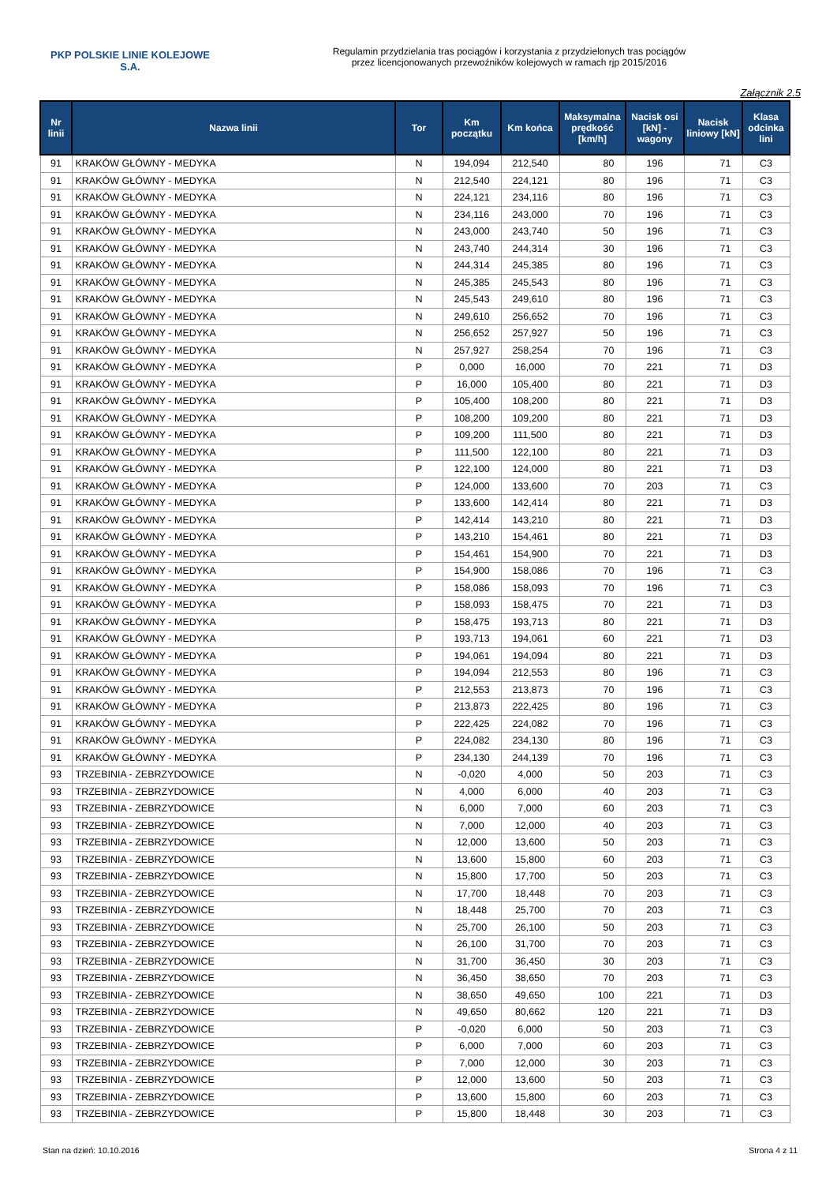PKP POLSKIE LINIE KOLEJOWE S.A.
Regulamin przydzielania tras pociągów i korzystania z przydzielonych tras pociągów
przez licencjonowanych przewoźników kolejowych w ramach rjp 2015/2016
Załącznik 2.5
| Nr linii | Nazwa linii | Tor | Km początku | Km końca | Maksymalna prędkość [km/h] | Nacisk osi [kN] - wagony | Nacisk liniowy [kN] | Klasa odcinka lini |
| --- | --- | --- | --- | --- | --- | --- | --- | --- |
| 91 | KRAKÓW GŁÓWNY - MEDYKA | N | 194,094 | 212,540 | 80 | 196 | 71 | C3 |
| 91 | KRAKÓW GŁÓWNY - MEDYKA | N | 212,540 | 224,121 | 80 | 196 | 71 | C3 |
| 91 | KRAKÓW GŁÓWNY - MEDYKA | N | 224,121 | 234,116 | 80 | 196 | 71 | C3 |
| 91 | KRAKÓW GŁÓWNY - MEDYKA | N | 234,116 | 243,000 | 70 | 196 | 71 | C3 |
| 91 | KRAKÓW GŁÓWNY - MEDYKA | N | 243,000 | 243,740 | 50 | 196 | 71 | C3 |
| 91 | KRAKÓW GŁÓWNY - MEDYKA | N | 243,740 | 244,314 | 30 | 196 | 71 | C3 |
| 91 | KRAKÓW GŁÓWNY - MEDYKA | N | 244,314 | 245,385 | 80 | 196 | 71 | C3 |
| 91 | KRAKÓW GŁÓWNY - MEDYKA | N | 245,385 | 245,543 | 80 | 196 | 71 | C3 |
| 91 | KRAKÓW GŁÓWNY - MEDYKA | N | 245,543 | 249,610 | 80 | 196 | 71 | C3 |
| 91 | KRAKÓW GŁÓWNY - MEDYKA | N | 249,610 | 256,652 | 70 | 196 | 71 | C3 |
| 91 | KRAKÓW GŁÓWNY - MEDYKA | N | 256,652 | 257,927 | 50 | 196 | 71 | C3 |
| 91 | KRAKÓW GŁÓWNY - MEDYKA | N | 257,927 | 258,254 | 70 | 196 | 71 | C3 |
| 91 | KRAKÓW GŁÓWNY - MEDYKA | P | 0,000 | 16,000 | 70 | 221 | 71 | D3 |
| 91 | KRAKÓW GŁÓWNY - MEDYKA | P | 16,000 | 105,400 | 80 | 221 | 71 | D3 |
| 91 | KRAKÓW GŁÓWNY - MEDYKA | P | 105,400 | 108,200 | 80 | 221 | 71 | D3 |
| 91 | KRAKÓW GŁÓWNY - MEDYKA | P | 108,200 | 109,200 | 80 | 221 | 71 | D3 |
| 91 | KRAKÓW GŁÓWNY - MEDYKA | P | 109,200 | 111,500 | 80 | 221 | 71 | D3 |
| 91 | KRAKÓW GŁÓWNY - MEDYKA | P | 111,500 | 122,100 | 80 | 221 | 71 | D3 |
| 91 | KRAKÓW GŁÓWNY - MEDYKA | P | 122,100 | 124,000 | 80 | 221 | 71 | D3 |
| 91 | KRAKÓW GŁÓWNY - MEDYKA | P | 124,000 | 133,600 | 70 | 203 | 71 | C3 |
| 91 | KRAKÓW GŁÓWNY - MEDYKA | P | 133,600 | 142,414 | 80 | 221 | 71 | D3 |
| 91 | KRAKÓW GŁÓWNY - MEDYKA | P | 142,414 | 143,210 | 80 | 221 | 71 | D3 |
| 91 | KRAKÓW GŁÓWNY - MEDYKA | P | 143,210 | 154,461 | 80 | 221 | 71 | D3 |
| 91 | KRAKÓW GŁÓWNY - MEDYKA | P | 154,461 | 154,900 | 70 | 221 | 71 | D3 |
| 91 | KRAKÓW GŁÓWNY - MEDYKA | P | 154,900 | 158,086 | 70 | 196 | 71 | C3 |
| 91 | KRAKÓW GŁÓWNY - MEDYKA | P | 158,086 | 158,093 | 70 | 196 | 71 | C3 |
| 91 | KRAKÓW GŁÓWNY - MEDYKA | P | 158,093 | 158,475 | 70 | 221 | 71 | D3 |
| 91 | KRAKÓW GŁÓWNY - MEDYKA | P | 158,475 | 193,713 | 80 | 221 | 71 | D3 |
| 91 | KRAKÓW GŁÓWNY - MEDYKA | P | 193,713 | 194,061 | 60 | 221 | 71 | D3 |
| 91 | KRAKÓW GŁÓWNY - MEDYKA | P | 194,061 | 194,094 | 80 | 221 | 71 | D3 |
| 91 | KRAKÓW GŁÓWNY - MEDYKA | P | 194,094 | 212,553 | 80 | 196 | 71 | C3 |
| 91 | KRAKÓW GŁÓWNY - MEDYKA | P | 212,553 | 213,873 | 70 | 196 | 71 | C3 |
| 91 | KRAKÓW GŁÓWNY - MEDYKA | P | 213,873 | 222,425 | 80 | 196 | 71 | C3 |
| 91 | KRAKÓW GŁÓWNY - MEDYKA | P | 222,425 | 224,082 | 70 | 196 | 71 | C3 |
| 91 | KRAKÓW GŁÓWNY - MEDYKA | P | 224,082 | 234,130 | 80 | 196 | 71 | C3 |
| 91 | KRAKÓW GŁÓWNY - MEDYKA | P | 234,130 | 244,139 | 70 | 196 | 71 | C3 |
| 93 | TRZEBINIA - ZEBRZYDOWICE | N | -0,020 | 4,000 | 50 | 203 | 71 | C3 |
| 93 | TRZEBINIA - ZEBRZYDOWICE | N | 4,000 | 6,000 | 40 | 203 | 71 | C3 |
| 93 | TRZEBINIA - ZEBRZYDOWICE | N | 6,000 | 7,000 | 60 | 203 | 71 | C3 |
| 93 | TRZEBINIA - ZEBRZYDOWICE | N | 7,000 | 12,000 | 40 | 203 | 71 | C3 |
| 93 | TRZEBINIA - ZEBRZYDOWICE | N | 12,000 | 13,600 | 50 | 203 | 71 | C3 |
| 93 | TRZEBINIA - ZEBRZYDOWICE | N | 13,600 | 15,800 | 60 | 203 | 71 | C3 |
| 93 | TRZEBINIA - ZEBRZYDOWICE | N | 15,800 | 17,700 | 50 | 203 | 71 | C3 |
| 93 | TRZEBINIA - ZEBRZYDOWICE | N | 17,700 | 18,448 | 70 | 203 | 71 | C3 |
| 93 | TRZEBINIA - ZEBRZYDOWICE | N | 18,448 | 25,700 | 70 | 203 | 71 | C3 |
| 93 | TRZEBINIA - ZEBRZYDOWICE | N | 25,700 | 26,100 | 50 | 203 | 71 | C3 |
| 93 | TRZEBINIA - ZEBRZYDOWICE | N | 26,100 | 31,700 | 70 | 203 | 71 | C3 |
| 93 | TRZEBINIA - ZEBRZYDOWICE | N | 31,700 | 36,450 | 30 | 203 | 71 | C3 |
| 93 | TRZEBINIA - ZEBRZYDOWICE | N | 36,450 | 38,650 | 70 | 203 | 71 | C3 |
| 93 | TRZEBINIA - ZEBRZYDOWICE | N | 38,650 | 49,650 | 100 | 221 | 71 | D3 |
| 93 | TRZEBINIA - ZEBRZYDOWICE | N | 49,650 | 80,662 | 120 | 221 | 71 | D3 |
| 93 | TRZEBINIA - ZEBRZYDOWICE | P | -0,020 | 6,000 | 50 | 203 | 71 | C3 |
| 93 | TRZEBINIA - ZEBRZYDOWICE | P | 6,000 | 7,000 | 60 | 203 | 71 | C3 |
| 93 | TRZEBINIA - ZEBRZYDOWICE | P | 7,000 | 12,000 | 30 | 203 | 71 | C3 |
| 93 | TRZEBINIA - ZEBRZYDOWICE | P | 12,000 | 13,600 | 50 | 203 | 71 | C3 |
| 93 | TRZEBINIA - ZEBRZYDOWICE | P | 13,600 | 15,800 | 60 | 203 | 71 | C3 |
| 93 | TRZEBINIA - ZEBRZYDOWICE | P | 15,800 | 18,448 | 30 | 203 | 71 | C3 |
Stan na dzień: 10.10.2016 Strona 4 z 11